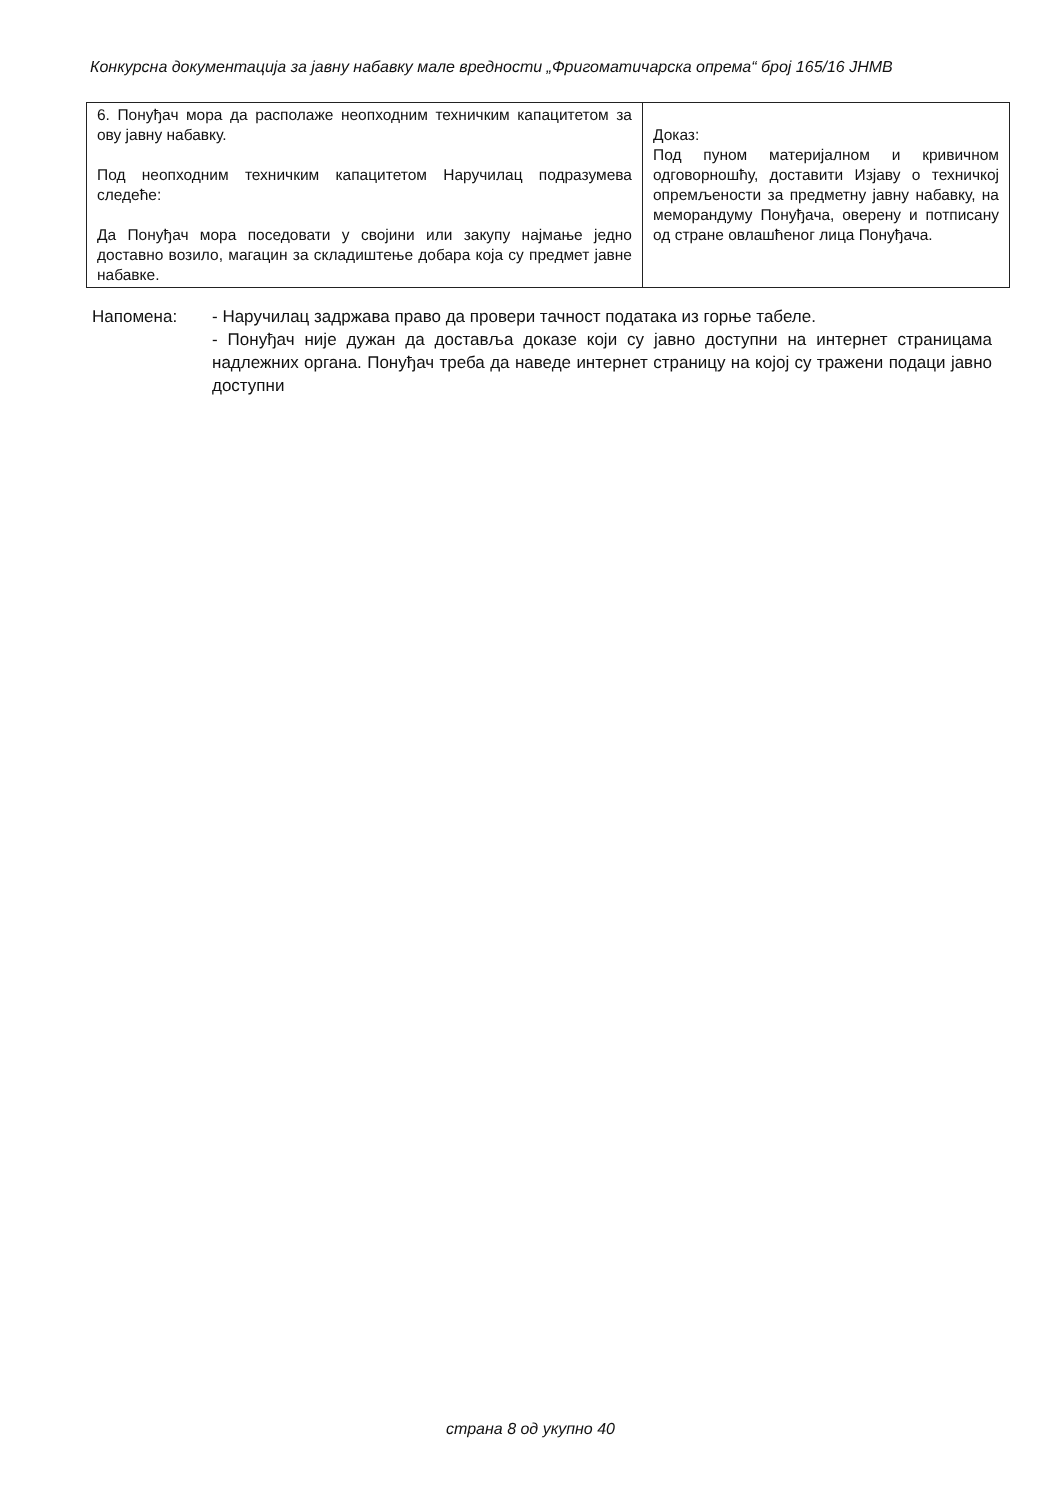Конкурсна документација за јавну набавку мале вредности „Фригоматичарска опрема“ број 165/16 ЈНМВ
| 6. Понуђач мора да располаже неопходним техничким капацитетом за ову јавну набавку. Под неопходним техничким капацитетом Наручилац подразумева следеће: Да Понуђач мора поседовати у својини или закупу најмање једно доставно возило, магацин за складиштење добара која су предмет јавне набавке. | Доказ: Под пуном материјалном и кривичном одговорношћу, доставити Изјаву о техничкој опремљености за предметну јавну набавку, на меморандуму Понуђача, оверену и потписану од стране овлашћеног лица Понуђача. |
Напомена: - Наручилац задржава право да провери тачност података из горње табеле.
- Понуђач није дужан да доставља доказе који су јавно доступни на интернет страницама надлежних органа. Понуђач треба да наведе интернет страницу на којој су тражени подаци јавно доступни
страна 8 од укупно 40